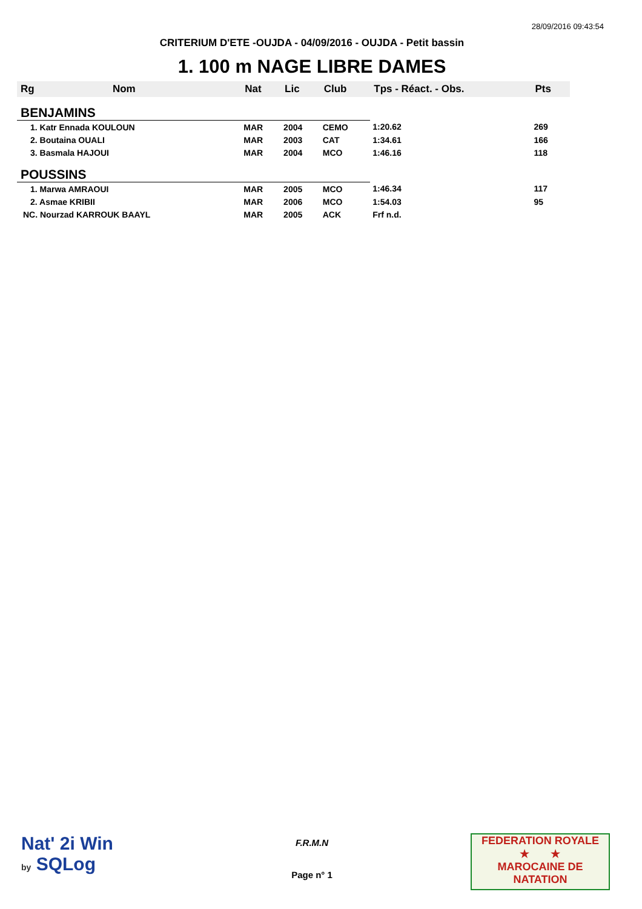28/09/2016 09:43:54
CRITERIUM D'ETE -OUJDA - 04/09/2016 - OUJDA - Petit bassin
1. 100 m NAGE LIBRE DAMES
| Rg | Nom | Nat | Lic | Club | Tps - Réact. - Obs. | Pts |
| --- | --- | --- | --- | --- | --- | --- |
| BENJAMINS | | | | | | |
| 1. Katr Ennada KOULOUN | | MAR | 2004 | CEMO | 1:20.62 | 269 |
| 2. Boutaina OUALI | | MAR | 2003 | CAT | 1:34.61 | 166 |
| 3. Basmala HAJOUI | | MAR | 2004 | MCO | 1:46.16 | 118 |
| POUSSINS | | | | | | |
| 1. Marwa AMRAOUI | | MAR | 2005 | MCO | 1:46.34 | 117 |
| 2. Asmae KRIBII | | MAR | 2006 | MCO | 1:54.03 | 95 |
| NC. Nourzad KARROUK BAAYL | | MAR | 2005 | ACK | Frf n.d. | |
Nat' 2i Win
by SQLog
F.R.M.N
Page n° 1
FEDERATION ROYALE
★ ★
MAROCAINE DE NATATION